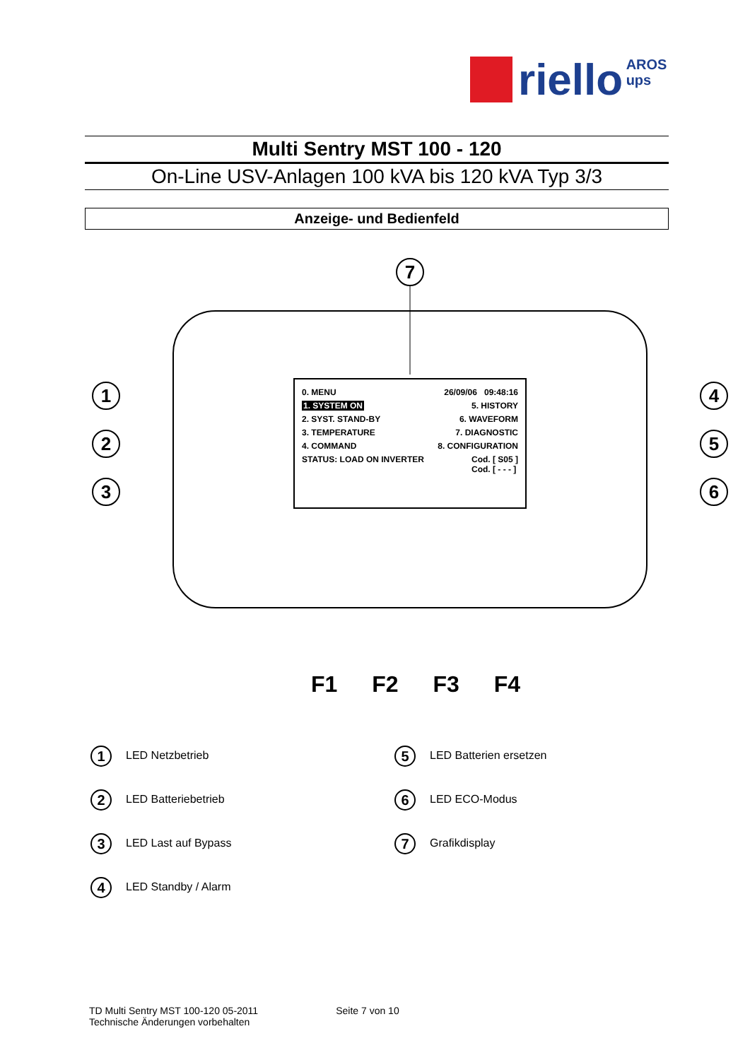riello AROS
ups
Multi Sentry MST 100 - 120
On-Line USV-Anlagen 100 kVA bis 120 kVA Typ 3/3
Anzeige- und Bedienfeld
7
1
2
3
4
5
6
0. MENU 26/09/06 09:48:16
1. SYSTEM ON 5. HISTORY
2. SYST. STAND-BY 6. WAVEFORM
3. TEMPERATURE 7. DIAGNOSTIC
4. COMMAND 8. CONFIGURATION
STATUS: LOAD ON INVERTER Cod. [ S05 ]
Cod. [ - - - ]
F1 F2 F3 F4
1 LED Netzbetrieb
5 LED Batterien ersetzen
2 LED Batteriebetrieb
6 LED ECO-Modus
3 LED Last auf Bypass
7 Grafikdisplay
4 LED Standby / Alarm
TD Multi Sentry MST 100-120 05-2011
Technische Änderungen vorbehalten
Seite 7 von 10